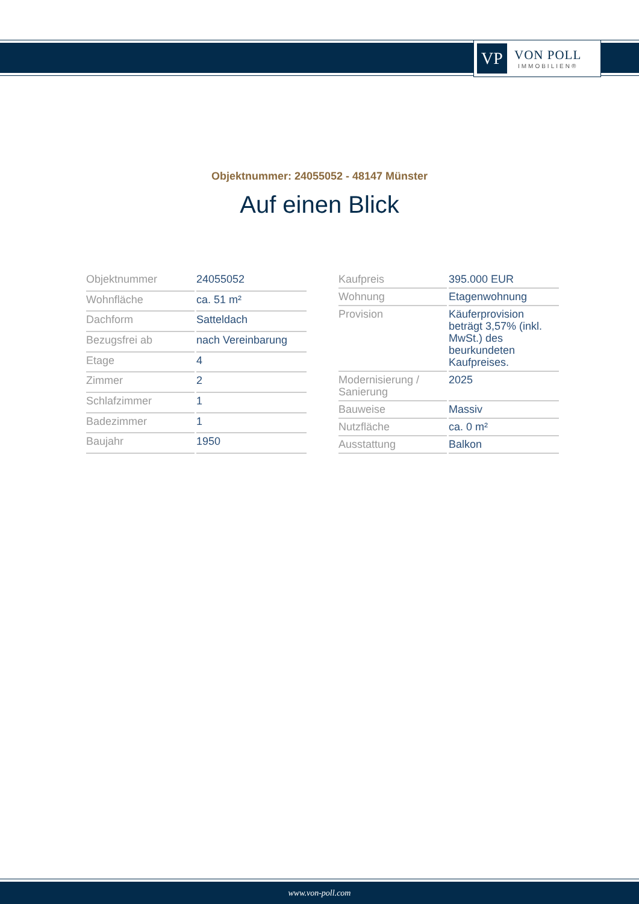VP
VON POLL
IMMOBILIEN®
Objektnummer: 24055052 - 48147 Münster
Auf einen Blick
| Objektnummer | 24055052 |
| Wohnfläche | ca. 51 m² |
| Dachform | Satteldach |
| Bezugsfrei ab | nach Vereinbarung |
| Etage | 4 |
| Zimmer | 2 |
| Schlafzimmer | 1 |
| Badezimmer | 1 |
| Baujahr | 1950 |
| Kaufpreis | 395.000 EUR |
| Wohnung | Etagenwohnung |
| Provision | Käuferprovision beträgt 3,57% (inkl. MwSt.) des beurkundeten Kaufpreises. |
| Modernisierung / Sanierung | 2025 |
| Bauweise | Massiv |
| Nutzfläche | ca. 0 m² |
| Ausstattung | Balkon |
www.von-poll.com